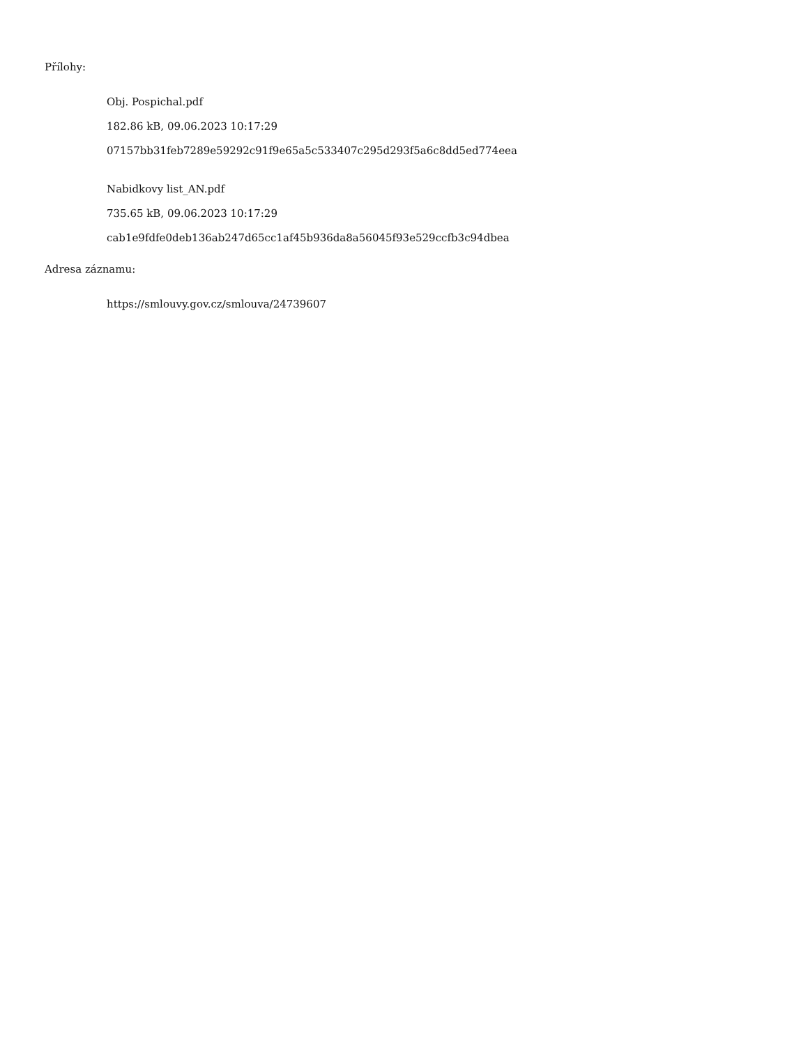Přílohy:
Obj. Pospichal.pdf
182.86 kB, 09.06.2023 10:17:29
07157bb31feb7289e59292c91f9e65a5c533407c295d293f5a6c8dd5ed774eea
Nabidkovy list_AN.pdf
735.65 kB, 09.06.2023 10:17:29
cab1e9fdfe0deb136ab247d65cc1af45b936da8a56045f93e529ccfb3c94dbea
Adresa záznamu:
https://smlouvy.gov.cz/smlouva/24739607